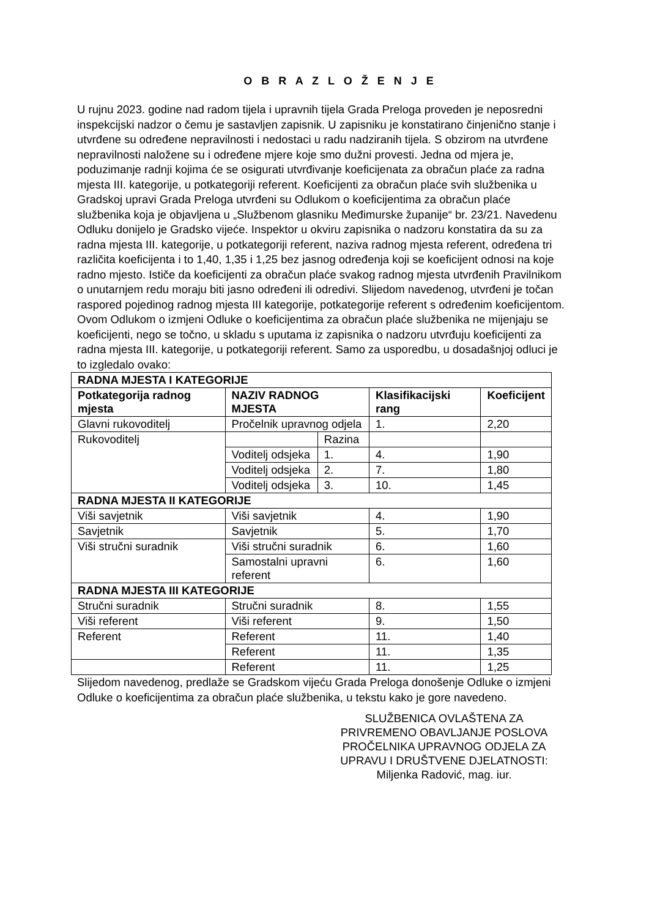O B R A Z L O Ž E N J E
U rujnu 2023. godine nad radom tijela i upravnih tijela Grada Preloga proveden je neposredni inspekcijski nadzor o čemu je sastavljen zapisnik. U zapisniku je konstatirano činjenično stanje i utvrđene su određene nepravilnosti i nedostaci u radu nadziranih tijela. S obzirom na utvrđene nepravilnosti naložene su i određene mjere koje smo dužni provesti. Jedna od mjera je, poduzimanje radnji kojima će se osigurati utvrđivanje koeficijenata za obračun plaće za radna mjesta III. kategorije, u potkategoriji referent. Koeficijenti za obračun plaće svih službenika u Gradskoj upravi Grada Preloga utvrđeni su Odlukom o koeficijentima za obračun plaće službenika koja je objavljena u „Službenom glasniku Međimurske županije“ br. 23/21. Navedenu Odluku donijelo je Gradsko vijeće. Inspektor u okviru zapisnika o nadzoru konstatira da su za radna mjesta III. kategorije, u potkategoriji referent, naziva radnog mjesta referent, određena tri različita koeficijenta i to 1,40, 1,35 i 1,25 bez jasnog određenja koji se koeficijent odnosi na koje radno mjesto. Ističe da koeficijenti za obračun plaće svakog radnog mjesta utvrđenih Pravilnikom o unutarnjem redu moraju biti jasno određeni ili odredivi. Slijedom navedenog, utvrđeni je točan raspored pojedinog radnog mjesta III kategorije, potkategorije referent s određenim koeficijentom.
Ovom Odlukom o izmjeni Odluke o koeficijentima za obračun plaće službenika ne mijenjaju se koeficijenti, nego se točno, u skladu s uputama iz zapisnika o nadzoru utvrđuju koeficijenti za radna mjesta III. kategorije, u potkategoriji referent. Samo za usporedbu, u dosadašnjoj odluci je to izgledalo ovako:
| RADNA MJESTA I KATEGORIJE | | | | |
| --- | --- | --- | --- | --- |
| Potkategorija radnog mjesta | NAZIV RADNOG MJESTA | | Klasifikacijski rang | Koeficijent |
| Glavni rukovoditelj | Pročelnik upravnog odjela | | 1. | 2,20 |
| Rukovoditelj | | Razina | | |
| | Voditelj odsjeka | 1. | 4. | 1,90 |
| | Voditelj odsjeka | 2. | 7. | 1,80 |
| | Voditelj odsjeka | 3. | 10. | 1,45 |
| RADNA MJESTA II KATEGORIJE | | | | |
| Viši savjetnik | Viši savjetnik | | 4. | 1,90 |
| Savjetnik | Savjetnik | | 5. | 1,70 |
| Viši stručni suradnik | Viši stručni suradnik | | 6. | 1,60 |
| | Samostalni upravni referent | | 6. | 1,60 |
| RADNA MJESTA III KATEGORIJE | | | | |
| Stručni suradnik | Stručni suradnik | | 8. | 1,55 |
| Viši referent | Viši referent | | 9. | 1,50 |
| Referent | Referent | | 11. | 1,40 |
| | Referent | | 11. | 1,35 |
| | Referent | | 11. | 1,25 |
Slijedom navedenog, predlaže se Gradskom vijeću Grada Preloga donošenje Odluke o izmjeni Odluke o koeficijentima za obračun plaće službenika, u tekstu kako je gore navedeno.
SLUŽBENICA OVLAŠTENA ZA
PRIVREMENO OBAVLJANJE POSLOVA
PROČELNIKA UPRAVNOG ODJELA ZA
UPRAVU I DRUŠTVENE DJELATNOSTI:
Miljenka Radović, mag. iur.